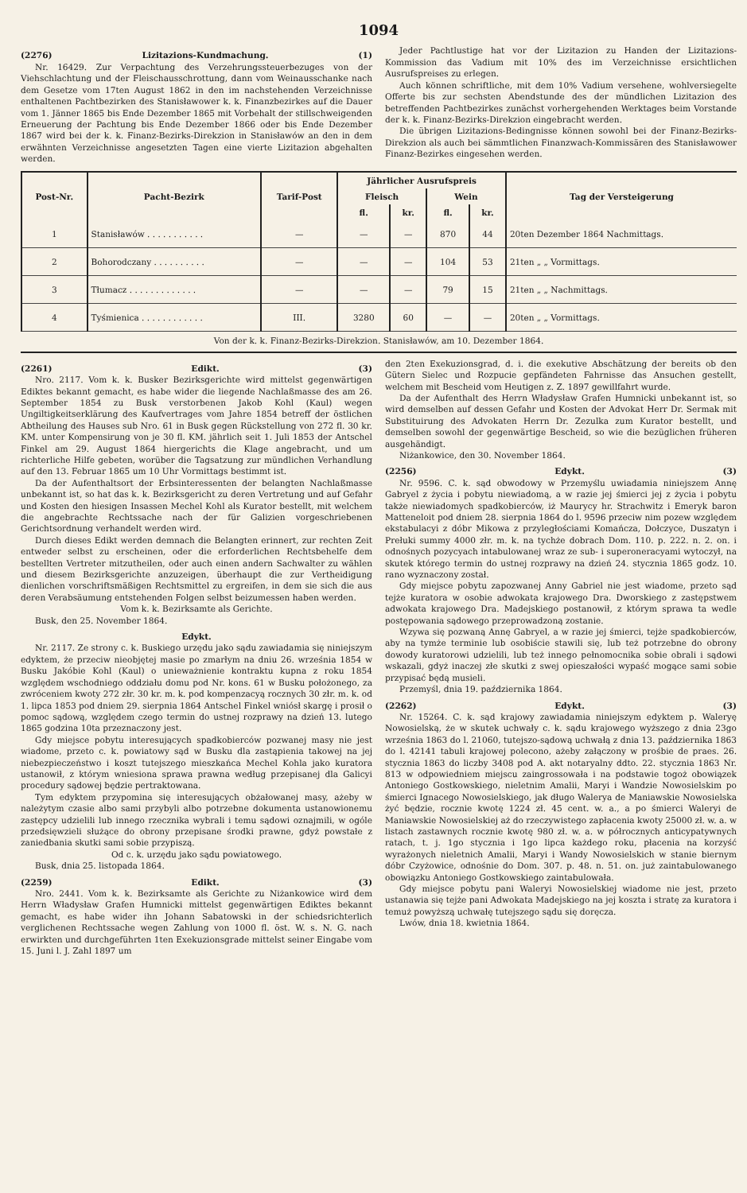1094
(2276) Lizitazions-Kundmachung. (1)
Nr. 16429. Zur Verpachtung des Verzehrungssteuerbezuges von der Viehschlachtung und der Fleischausschrottung, dann vom Weinausschanke nach dem Gesetze vom 17ten August 1862 in den im nachstehenden Verzeichnisse enthaltenen Pachtbezirken des Stanisławower k. k. Finanzbezirkes auf die Dauer vom 1. Jänner 1865 bis Ende Dezember 1865 mit Vorbehalt der stillschweigenden Erneuerung der Pachtung bis Ende Dezember 1866 oder bis Ende Dezember 1867 wird bei der k. k. Finanz-Bezirks-Direkzion in Stanisławów an den in dem erwähnten Verzeichnisse angesetzten Tagen eine vierte Lizitazion abgehalten werden.
Jeder Pachtlustige hat vor der Lizitazion zu Handen der Lizitazions-Kommission das Vadium mit 10% des im Verzeichnisse ersichtlichen Ausrufspreises zu erlegen.
Auch können schriftliche, mit dem 10% Vadium versehene, wohlversiegelte Offerte bis zur sechsten Abendstunde des der mündlichen Lizitazion des betreffenden Pachtbezirkes zunächst vorhergehenden Werktages beim Vorstande der k. k. Finanz-Bezirks-Direkzion eingebracht werden.
Die übrigen Lizitazions-Bedingnisse können sowohl bei der Finanz-Bezirks-Direkzion als auch bei sämmtlichen Finanzwach-Kommissären des Stanisławower Finanz-Bezirkes eingesehen werden.
| Post-Nr. | Pacht-Bezirk | Tarif-Post | Jährlicher Ausrufspreis | | | | Tag der Versteigerung |
| --- | --- | --- | --- | --- | --- | --- | --- |
| | | | Fleisch | | Wein | | |
| | | | fl. | kr. | fl. | kr. | |
| 1 | Stanisławów . . . . . . . . . . . | — | — | — | 870 | 44 | 20ten Dezember 1864 Nachmittags. |
| 2 | Bohorodczany . . . . . . . . . . | — | — | — | 104 | 53 | 21ten „ „ Vormittags. |
| 3 | Tłumacz . . . . . . . . . . . . . | — | — | — | 79 | 15 | 21ten „ „ Nachmittags. |
| 4 | Tyśmienica . . . . . . . . . . . . | III. | 3280 | 60 | — | — | 20ten „ „ Vormittags. |
Von der k. k. Finanz-Bezirks-Direkzion. Stanisławów, am 10. Dezember 1864.
(2261) Edikt. (3)
Nro. 2117. Vom k. k. Busker Bezirksgerichte wird mittelst gegenwärtigen Ediktes bekannt gemacht, es habe wider die liegende Nachlaßmasse des am 26. September 1854 zu Busk verstorbenen Jakob Kohl (Kaul) wegen Ungiltigkeitserklärung des Kaufvertrages vom Jahre 1854 betreff der östlichen Abtheilung des Hauses sub Nro. 61 in Busk gegen Rückstellung von 272 fl. 30 kr. KM. unter Kompensirung von je 30 fl. KM. jährlich seit 1. Juli 1853 der Antschel Finkel am 29. August 1864 hiergerichts die Klage angebracht, und um richterliche Hilfe gebeten, worüber die Tagsatzung zur mündlichen Verhandlung auf den 13. Februar 1865 um 10 Uhr Vormittags bestimmt ist.
Da der Aufenthaltsort der Erbsinteressenten der belangten Nachlaßmasse unbekannt ist, so hat das k. k. Bezirksgericht zu deren Vertretung und auf Gefahr und Kosten den hiesigen Insassen Mechel Kohl als Kurator bestellt, mit welchem die angebrachte Rechtssache nach der für Galizien vorgeschriebenen Gerichtsordnung verhandelt werden wird.
Durch dieses Edikt werden demnach die Belangten erinnert, zur rechten Zeit entweder selbst zu erscheinen, oder die erforderlichen Rechtsbehelfe dem bestellten Vertreter mitzutheilen, oder auch einen andern Sachwalter zu wählen und diesem Bezirksgerichte anzuzeigen, überhaupt die zur Vertheidigung dienlichen vorschriftsmäßigen Rechtsmittel zu ergreifen, in dem sie sich die aus deren Verabsäumung entstehenden Folgen selbst beizumessen haben werden.
Vom k. k. Bezirksamte als Gerichte.
Busk, den 25. November 1864.
Edykt.
Nr. 2117. Ze strony c. k. Buskiego urzędu jako sądu zawiadamia się niniejszym edyktem, że przeciw nieobjętej masie po zmarłym na dniu 26. września 1854 w Busku Jakóbie Kohl (Kaul) o unieważnienie kontraktu kupna z roku 1854 względem wschodniego oddziału domu pod Nr. kons. 61 w Busku położonego, za zwróceniem kwoty 272 złr. 30 kr. m. k. pod kompenzacyą rocznych 30 złr. m. k. od 1. lipca 1853 pod dniem 29. sierpnia 1864 Antschel Finkel wniósł skargę i prosił o pomoc sądową, względem czego termin do ustnej rozprawy na dzień 13. lutego 1865 godzina 10ta przeznaczony jest.
Gdy miejsce pobytu interesujących spadkobierców pozwanej masy nie jest wiadome, przeto c. k. powiatowy sąd w Busku dla zastąpienia takowej na jej niebezpieczeństwo i koszt tutejszego mieszkańca Mechel Kohla jako kuratora ustanowił, z którym wniesiona sprawa prawna według przepisanej dla Galicyi procedury sądowej będzie pertraktowana.
Tym edyktem przypomina się interesujących obżałowanej masy, ażeby w należytym czasie albo sami przybyli albo potrzebne dokumenta ustanowionemu zastępcy udzielili lub innego rzecznika wybrali i temu sądowi oznajmili, w ogóle przedsięwzieli służące do obrony przepisane środki prawne, gdyż powstałe z zaniedbania skutki sami sobie przypiszą.
Od c. k. urzędu jako sądu powiatowego.
Busk, dnia 25. listopada 1864.
(2259) Edikt. (3)
Nro. 2441. Vom k. k. Bezirksamte als Gerichte zu Niżankowice wird dem Herrn Władysław Grafen Humnicki mittelst gegenwärtigen Ediktes bekannt gemacht, es habe wider ihn Johann Sabatowski in der schiedsrichterlich verglichenen Rechtssache wegen Zahlung von 1000 fl. öst. W. s. N. G. nach erwirkten und durchgeführten 1ten Exekuzionsgrade mittelst seiner Eingabe vom 15. Juni l. J. Zahl 1897 um
den 2ten Exekuzionsgrad, d. i. die exekutive Abschätzung der bereits ob den Gütern Sielec und Rozpucie gepfändeten Fahrnisse das Ansuchen gestellt, welchem mit Bescheid vom Heutigen z. Z. 1897 gewillfahrt wurde.
Da der Aufenthalt des Herrn Władysław Grafen Humnicki unbekannt ist, so wird demselben auf dessen Gefahr und Kosten der Advokat Herr Dr. Sermak mit Substituirung des Advokaten Herrn Dr. Zezulka zum Kurator bestellt, und demselben sowohl der gegenwärtige Bescheid, so wie die bezüglichen früheren ausgehändigt.
Niżankowice, den 30. November 1864.
(2256) Edykt. (3)
Nr. 9596. C. k. sąd obwodowy w Przemyślu uwiadamia niniejszem Annę Gabryel z życia i pobytu niewiadomą, a w razie jej śmierci jej z życia i pobytu także niewiadomych spadkobierców, iż Maurycy hr. Strachwitz i Emeryk baron Matteneloit pod dniem 28. sierpnia 1864 do l. 9596 przeciw nim pozew względem ekstabulacyi z dóbr Mikowa z przyległościami Komańcza, Dołczyce, Duszatyn i Prełuki summy 4000 złr. m. k. na tychże dobrach Dom. 110. p. 222. n. 2. on. i odnośnych pozycyach intabulowanej wraz ze sub- i superoneracyami wytoczył, na skutek którego termin do ustnej rozprawy na dzień 24. stycznia 1865 godz. 10. rano wyznaczony został.
Gdy miejsce pobytu zapozwanej Anny Gabriel nie jest wiadome, przeto sąd tejże kuratora w osobie adwokata krajowego Dra. Dworskiego z zastępstwem adwokata krajowego Dra. Madejskiego postanowił, z którym sprawa ta wedle postępowania sądowego przeprowadzoną zostanie.
Wzywa się pozwaną Annę Gabryel, a w razie jej śmierci, tejże spadkobierców, aby na tymże terminie lub osobiście stawili się, lub też potrzebne do obrony dowody kuratorowi udzielili, lub też innego pełnomocnika sobie obrali i sądowi wskazali, gdyż inaczej złe skutki z swej opieszałości wypaść mogące sami sobie przypisać będą musieli.
Przemyśl, dnia 19. października 1864.
(2262) Edykt. (3)
Nr. 15264. C. k. sąd krajowy zawiadamia niniejszym edyktem p. Waleryę Nowosielską, że w skutek uchwały c. k. sądu krajowego wyższego z dnia 23go września 1863 do l. 21060, tutejszo-sądową uchwałą z dnia 13. października 1863 do l. 42141 tabuli krajowej polecono, ażeby załączony w prośbie de praes. 26. stycznia 1863 do liczby 3408 pod A. akt notaryalny ddto. 22. stycznia 1863 Nr. 813 w odpowiedniem miejscu zaingrossowała i na podstawie togoż obowiązek Antoniego Gostkowskiego, nieletnim Amalii, Maryi i Wandzie Nowosielskim po śmierci Ignacego Nowosielskiego, jak długo Walerya de Maniawskie Nowosielska żyć będzie, rocznie kwotę 1224 zł. 45 cent. w. a., a po śmierci Waleryi de Maniawskie Nowosielskiej aż do rzeczywistego zapłacenia kwoty 25000 zł. w. a. w listach zastawnych rocznie kwotę 980 zł. w. a. w półrocznych anticypatywnych ratach, t. j. 1go stycznia i 1go lipca każdego roku, płacenia na korzyść wyrażonych nieletnich Amalii, Maryi i Wandy Nowosielskich w stanie biernym dóbr Czyżowice, odnośnie do Dom. 307. p. 48. n. 51. on. już zaintabulowanego obowiązku Antoniego Gostkowskiego zaintabulowała.
Gdy miejsce pobytu pani Waleryi Nowosielskiej wiadome nie jest, przeto ustanawia się tejże pani Adwokata Madejskiego na jej koszta i stratę za kuratora i temuż powyższą uchwałę tutejszego sądu się doręcza.
Lwów, dnia 18. kwietnia 1864.